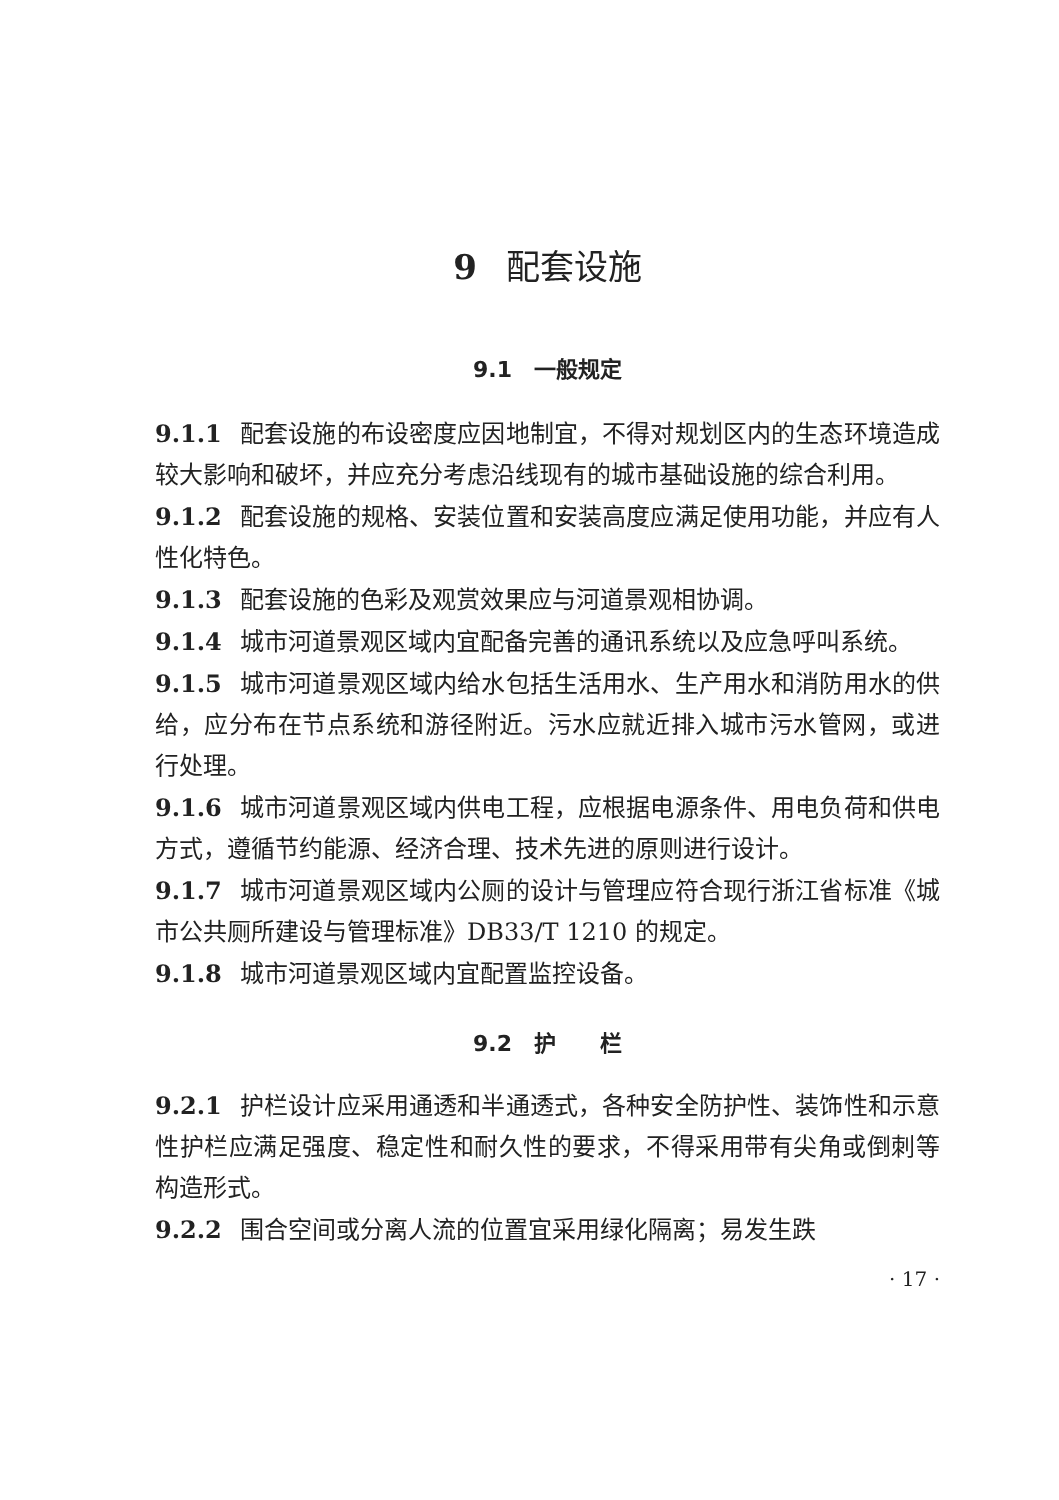9 配套设施
9.1　一般规定
9.1.1 配套设施的布设密度应因地制宜，不得对规划区内的生态环境造成较大影响和破坏，并应充分考虑沿线现有的城市基础设施的综合利用。
9.1.2 配套设施的规格、安装位置和安装高度应满足使用功能，并应有人性化特色。
9.1.3 配套设施的色彩及观赏效果应与河道景观相协调。
9.1.4 城市河道景观区域内宜配备完善的通讯系统以及应急呼叫系统。
9.1.5 城市河道景观区域内给水包括生活用水、生产用水和消防用水的供给，应分布在节点系统和游径附近。污水应就近排入城市污水管网，或进行处理。
9.1.6 城市河道景观区域内供电工程，应根据电源条件、用电负荷和供电方式，遵循节约能源、经济合理、技术先进的原则进行设计。
9.1.7 城市河道景观区域内公厕的设计与管理应符合现行浙江省标准《城市公共厕所建设与管理标准》DB33/T 1210 的规定。
9.1.8 城市河道景观区域内宜配置监控设备。
9.2　护　　栏
9.2.1 护栏设计应采用通透和半通透式，各种安全防护性、装饰性和示意性护栏应满足强度、稳定性和耐久性的要求，不得采用带有尖角或倒刺等构造形式。
9.2.2 围合空间或分离人流的位置宜采用绿化隔离；易发生跌
· 17 ·